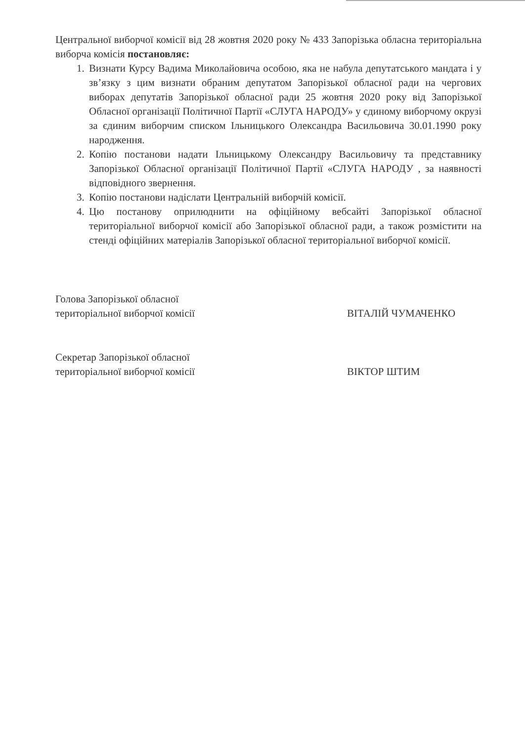Центральної виборчої комісії від 28 жовтня 2020 року № 433 Запорізька обласна територіальна виборча комісія постановляє:
1. Визнати Курсу Вадима Миколайовича особою, яка не набула депутатського мандата і у зв’язку з цим визнати обраним депутатом Запорізької обласної ради на чергових виборах депутатів Запорізької обласної ради 25 жовтня 2020 року від Запорізької Обласної організації Політичної Партії «СЛУГА НАРОДУ» у єдиному виборчому окрузі за єдиним виборчим списком Ільницького Олександра Васильовича 30.01.1990 року народження.
2. Копію постанови надати Ільницькому Олександру Васильовичу та представнику Запорізької Обласної організації Політичної Партії «СЛУГА НАРОДУ , за наявності відповідного звернення.
3. Копію постанови надіслати Центральній виборчій комісії.
4. Цю постанову оприлюднити на офіційному вебсайті Запорізької обласної територіальної виборчої комісії або Запорізької обласної ради, а також розмістити на стенді офіційних матеріалів Запорізької обласної територіальної виборчої комісії.
Голова Запорізької обласної
територіальної виборчої комісії
ВІТАЛІЙ ЧУМАЧЕНКО
Секретар Запорізької обласної
територіальної виборчої комісії
ВІКТОР ШТИМ